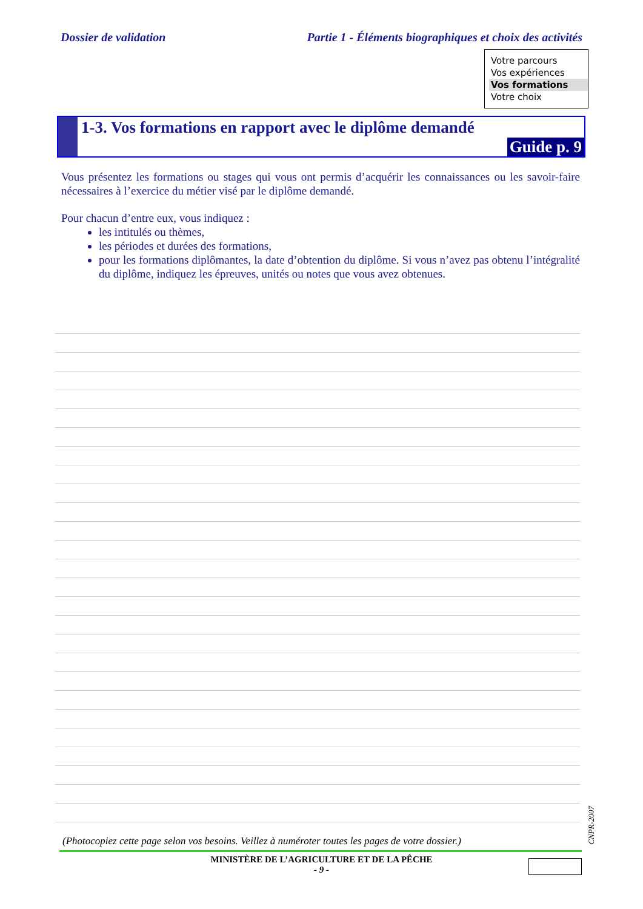Dossier de validation Partie 1 - Éléments biographiques et choix des activités
Votre parcours
Vos expériences
Vos formations
Votre choix
1-3. Vos formations en rapport avec le diplôme demandé
Guide p. 9
Vous présentez les formations ou stages qui vous ont permis d’acquérir les connaissances ou les savoir-faire nécessaires à l’exercice du métier visé par le diplôme demandé.
Pour chacun d’entre eux, vous indiquez :
les intitulés ou thèmes,
les périodes et durées des formations,
pour les formations diplômantes, la date d’obtention du diplôme. Si vous n’avez pas obtenu l’intégralité du diplôme, indiquez les épreuves, unités ou notes que vous avez obtenues.
CNPR-2007
(Photocopiez cette page selon vos besoins. Veillez à numéroter toutes les pages de votre dossier.)
MINISTÈRE DE L’AGRICULTURE ET DE LA PÊCHE
- 9 -